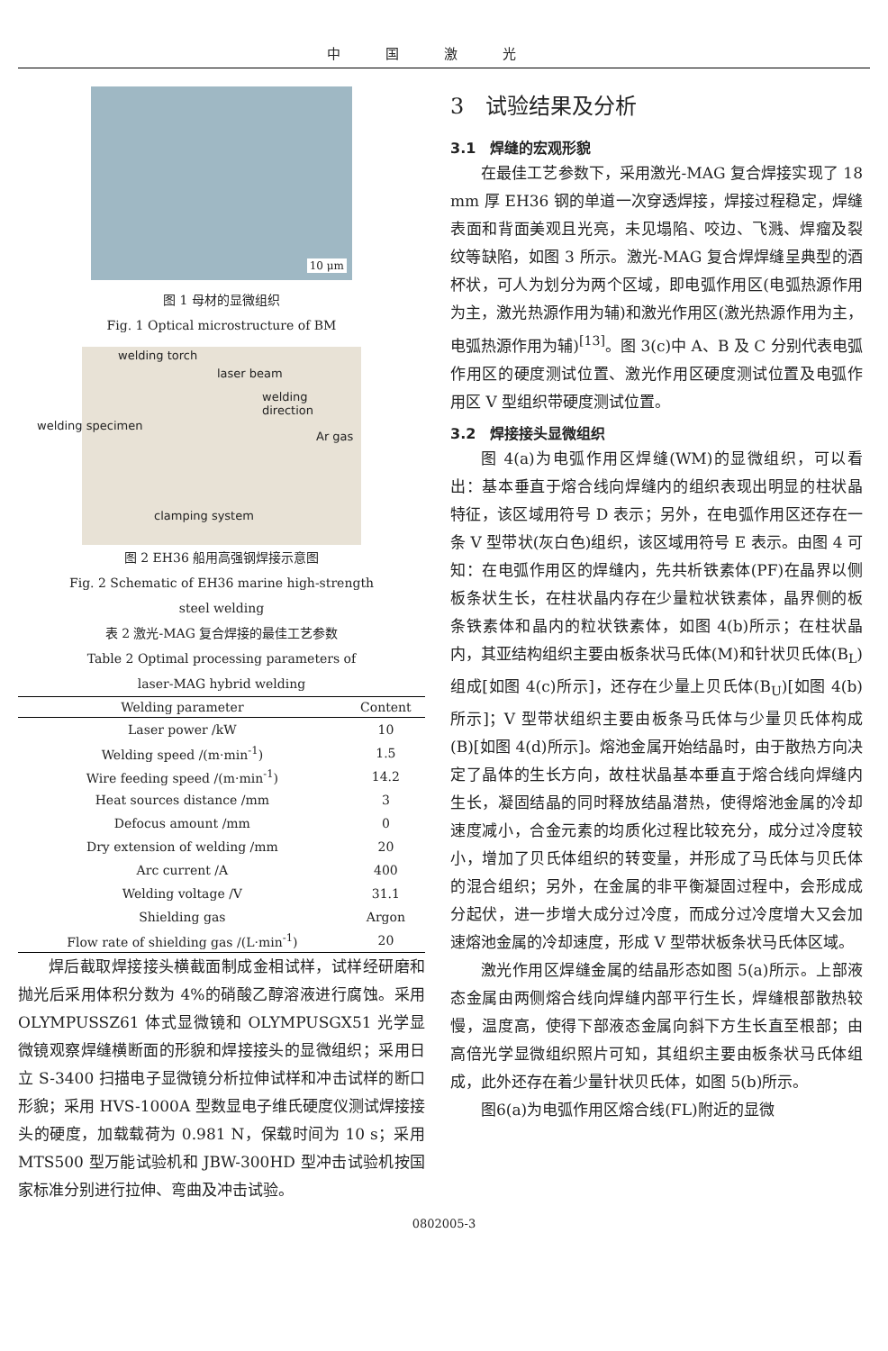中国激光
10 μm
图 1 母材的显微组织
Fig. 1 Optical microstructure of BM
welding torch
laser beam
welding direction
welding specimen
Ar gas
clamping system
图 2 EH36 船用高强钢焊接示意图
Fig. 2 Schematic of EH36 marine high-strength
steel welding
表 2 激光-MAG 复合焊接的最佳工艺参数
Table 2 Optimal processing parameters of
laser-MAG hybrid welding
| Welding parameter | Content |
| --- | --- |
| Laser power /kW | 10 |
| Welding speed /(m·min<sup>-1</sup>) | 1.5 |
| Wire feeding speed /(m·min<sup>-1</sup>) | 14.2 |
| Heat sources distance /mm | 3 |
| Defocus amount /mm | 0 |
| Dry extension of welding /mm | 20 |
| Arc current /A | 400 |
| Welding voltage /V | 31.1 |
| Shielding gas | Argon |
| Flow rate of shielding gas /(L·min<sup>-1</sup>) | 20 |
焊后截取焊接接头横截面制成金相试样，试样经研磨和抛光后采用体积分数为 4%的硝酸乙醇溶液进行腐蚀。采用 OLYMPUSSZ61 体式显微镜和 OLYMPUSGX51 光学显微镜观察焊缝横断面的形貌和焊接接头的显微组织；采用日立 S-3400 扫描电子显微镜分析拉伸试样和冲击试样的断口形貌；采用 HVS-1000A 型数显电子维氏硬度仪测试焊接接头的硬度，加载载荷为 0.981 N，保载时间为 10 s；采用 MTS500 型万能试验机和 JBW-300HD 型冲击试验机按国家标准分别进行拉伸、弯曲及冲击试验。
3　试验结果及分析
3.1　焊缝的宏观形貌
在最佳工艺参数下，采用激光-MAG 复合焊接实现了 18 mm 厚 EH36 钢的单道一次穿透焊接，焊接过程稳定，焊缝表面和背面美观且光亮，未见塌陷、咬边、飞溅、焊瘤及裂纹等缺陷，如图 3 所示。激光-MAG 复合焊焊缝呈典型的酒杯状，可人为划分为两个区域，即电弧作用区(电弧热源作用为主，激光热源作用为辅)和激光作用区(激光热源作用为主，电弧热源作用为辅)<sup>[13]</sup>。图 3(c)中 A、B 及 C 分别代表电弧作用区的硬度测试位置、激光作用区硬度测试位置及电弧作用区 V 型组织带硬度测试位置。
3.2　焊接接头显微组织
图 4(a)为电弧作用区焊缝(WM)的显微组织，可以看出：基本垂直于熔合线向焊缝内的组织表现出明显的柱状晶特征，该区域用符号 D 表示；另外，在电弧作用区还存在一条 V 型带状(灰白色)组织，该区域用符号 E 表示。由图 4 可知：在电弧作用区的焊缝内，先共析铁素体(PF)在晶界以侧板条状生长，在柱状晶内存在少量粒状铁素体，晶界侧的板条铁素体和晶内的粒状铁素体，如图 4(b)所示；在柱状晶内，其亚结构组织主要由板条状马氏体(M)和针状贝氏体(B<sub>L</sub>)组成[如图 4(c)所示]，还存在少量上贝氏体(B<sub>U</sub>)[如图 4(b)所示]；V 型带状组织主要由板条马氏体与少量贝氏体构成(B)[如图 4(d)所示]。熔池金属开始结晶时，由于散热方向决定了晶体的生长方向，故柱状晶基本垂直于熔合线向焊缝内生长，凝固结晶的同时释放结晶潜热，使得熔池金属的冷却速度减小，合金元素的均质化过程比较充分，成分过冷度较小，增加了贝氏体组织的转变量，并形成了马氏体与贝氏体的混合组织；另外，在金属的非平衡凝固过程中，会形成成分起伏，进一步增大成分过冷度，而成分过冷度增大又会加速熔池金属的冷却速度，形成 V 型带状板条状马氏体区域。
激光作用区焊缝金属的结晶形态如图 5(a)所示。上部液态金属由两侧熔合线向焊缝内部平行生长，焊缝根部散热较慢，温度高，使得下部液态金属向斜下方生长直至根部；由高倍光学显微组织照片可知，其组织主要由板条状马氏体组成，此外还存在着少量针状贝氏体，如图 5(b)所示。
图6(a)为电弧作用区熔合线(FL)附近的显微
0802005-3